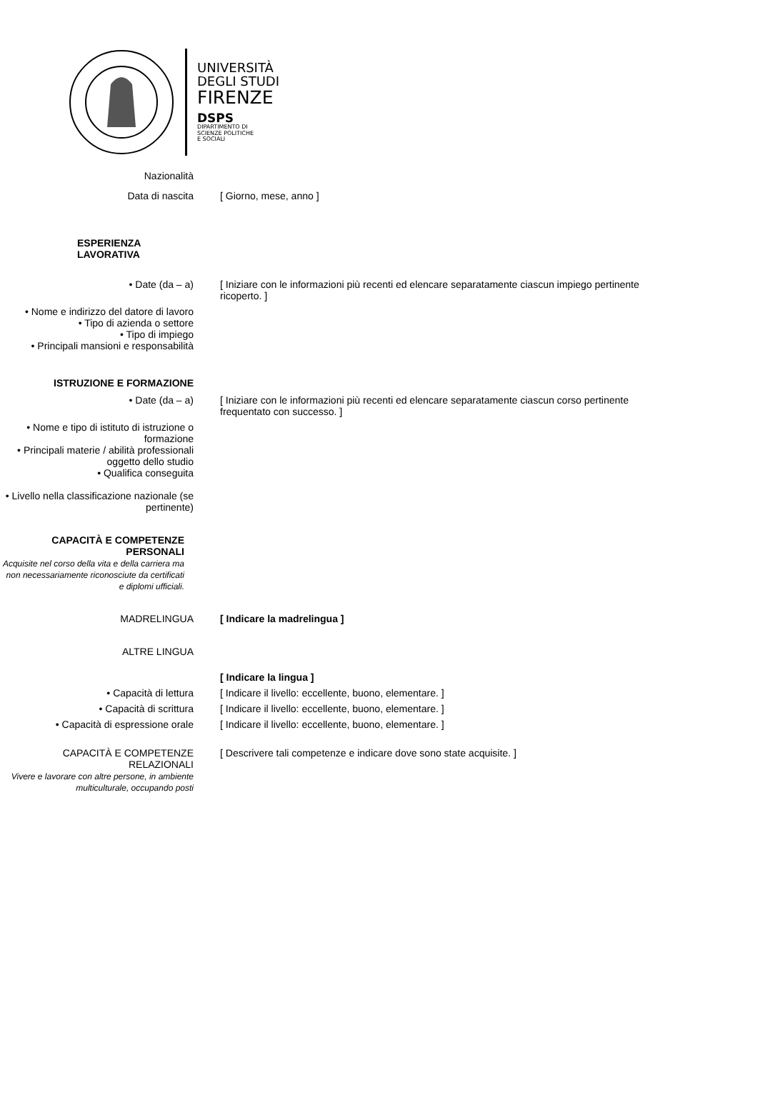UNIVERSITÀ
DEGLI STUDI
FIRENZE
DSPS
DIPARTIMENTO DI
SCIENZE POLITICHE
E SOCIALI
Nazionalità
Data di nascita [ Giorno, mese, anno ]
ESPERIENZA LAVORATIVA
• Date (da – a) [ Iniziare con le informazioni più recenti ed elencare separatamente ciascun impiego pertinente ricoperto. ]
• Nome e indirizzo del datore di lavoro
• Tipo di azienda o settore
• Tipo di impiego
• Principali mansioni e responsabilità
ISTRUZIONE E FORMAZIONE
• Date (da – a) [ Iniziare con le informazioni più recenti ed elencare separatamente ciascun corso pertinente frequentato con successo. ]
• Nome e tipo di istituto di istruzione o formazione
• Principali materie / abilità professionali oggetto dello studio
• Qualifica conseguita
• Livello nella classificazione nazionale (se pertinente)
CAPACITÀ E COMPETENZE PERSONALI
Acquisite nel corso della vita e della carriera ma non necessariamente riconosciute da certificati e diplomi ufficiali.
MADRELINGUA [ Indicare la madrelingua ]
ALTRE LINGUA
[ Indicare la lingua ]
• Capacità di lettura [ Indicare il livello: eccellente, buono, elementare. ]
• Capacità di scrittura [ Indicare il livello: eccellente, buono, elementare. ]
• Capacità di espressione orale [ Indicare il livello: eccellente, buono, elementare. ]
CAPACITÀ E COMPETENZE RELAZIONALI
Vivere e lavorare con altre persone, in ambiente multiculturale, occupando posti
[ Descrivere tali competenze e indicare dove sono state acquisite. ]